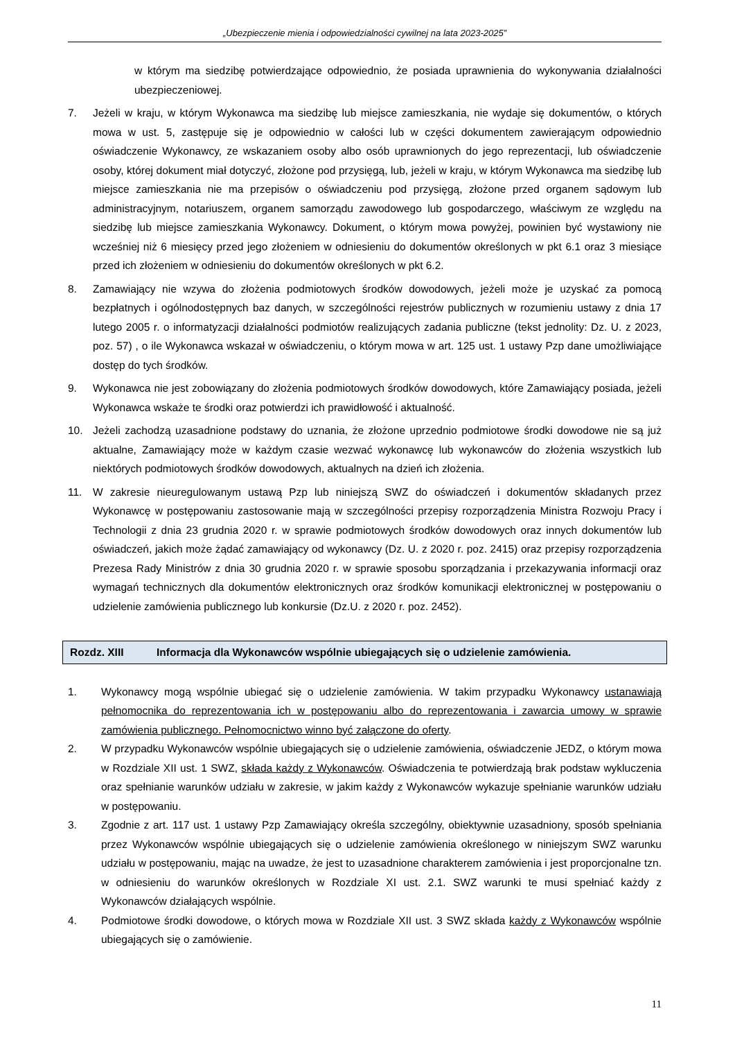„Ubezpieczenie mienia i odpowiedzialności cywilnej na lata 2023-2025”
w którym ma siedzibę potwierdzające odpowiednio, że posiada uprawnienia do wykonywania działalności ubezpieczeniowej.
7. Jeżeli w kraju, w którym Wykonawca ma siedzibę lub miejsce zamieszkania, nie wydaje się dokumentów, o których mowa w ust. 5, zastępuje się je odpowiednio w całości lub w części dokumentem zawierającym odpowiednio oświadczenie Wykonawcy, ze wskazaniem osoby albo osób uprawnionych do jego reprezentacji, lub oświadczenie osoby, której dokument miał dotyczyć, złożone pod przysięgą, lub, jeżeli w kraju, w którym Wykonawca ma siedzibę lub miejsce zamieszkania nie ma przepisów o oświadczeniu pod przysięgą, złożone przed organem sądowym lub administracyjnym, notariuszem, organem samorządu zawodowego lub gospodarczego, właściwym ze względu na siedzibę lub miejsce zamieszkania Wykonawcy. Dokument, o którym mowa powyżej, powinien być wystawiony nie wcześniej niż 6 miesięcy przed jego złożeniem w odniesieniu do dokumentów określonych w pkt 6.1 oraz 3 miesiące przed ich złożeniem w odniesieniu do dokumentów określonych w pkt 6.2.
8. Zamawiający nie wzywa do złożenia podmiotowych środków dowodowych, jeżeli może je uzyskać za pomocą bezpłatnych i ogólnodostępnych baz danych, w szczególności rejestrów publicznych w rozumieniu ustawy z dnia 17 lutego 2005 r. o informatyzacji działalności podmiotów realizujących zadania publiczne (tekst jednolity: Dz. U. z 2023, poz. 57) , o ile Wykonawca wskazał w oświadczeniu, o którym mowa w art. 125 ust. 1 ustawy Pzp dane umożliwiające dostęp do tych środków.
9. Wykonawca nie jest zobowiązany do złożenia podmiotowych środków dowodowych, które Zamawiający posiada, jeżeli Wykonawca wskaże te środki oraz potwierdzi ich prawidłowość i aktualność.
10. Jeżeli zachodzą uzasadnione podstawy do uznania, że złożone uprzednio podmiotowe środki dowodowe nie są już aktualne, Zamawiający może w każdym czasie wezwać wykonawcę lub wykonawców do złożenia wszystkich lub niektórych podmiotowych środków dowodowych, aktualnych na dzień ich złożenia.
11. W zakresie nieuregulowanym ustawą Pzp lub niniejszą SWZ do oświadczeń i dokumentów składanych przez Wykonawcę w postępowaniu zastosowanie mają w szczególności przepisy rozporządzenia Ministra Rozwoju Pracy i Technologii z dnia 23 grudnia 2020 r. w sprawie podmiotowych środków dowodowych oraz innych dokumentów lub oświadczeń, jakich może żądać zamawiający od wykonawcy (Dz. U. z 2020 r. poz. 2415) oraz przepisy rozporządzenia Prezesa Rady Ministrów z dnia 30 grudnia 2020 r. w sprawie sposobu sporządzania i przekazywania informacji oraz wymagań technicznych dla dokumentów elektronicznych oraz środków komunikacji elektronicznej w postępowaniu o udzielenie zamówienia publicznego lub konkursie (Dz.U. z 2020 r. poz. 2452).
Rozdz. XIII Informacja dla Wykonawców wspólnie ubiegających się o udzielenie zamówienia.
1. Wykonawcy mogą wspólnie ubiegać się o udzielenie zamówienia. W takim przypadku Wykonawcy ustanawiają pełnomocnika do reprezentowania ich w postępowaniu albo do reprezentowania i zawarcia umowy w sprawie zamówienia publicznego. Pełnomocnictwo winno być załączone do oferty.
2. W przypadku Wykonawców wspólnie ubiegających się o udzielenie zamówienia, oświadczenie JEDZ, o którym mowa w Rozdziale XII ust. 1 SWZ, składa każdy z Wykonawców. Oświadczenia te potwierdzają brak podstaw wykluczenia oraz spełnianie warunków udziału w zakresie, w jakim każdy z Wykonawców wykazuje spełnianie warunków udziału w postępowaniu.
3. Zgodnie z art. 117 ust. 1 ustawy Pzp Zamawiający określa szczególny, obiektywnie uzasadniony, sposób spełniania przez Wykonawców wspólnie ubiegających się o udzielenie zamówienia określonego w niniejszym SWZ warunku udziału w postępowaniu, mając na uwadze, że jest to uzasadnione charakterem zamówienia i jest proporcjonalne tzn. w odniesieniu do warunków określonych w Rozdziale XI ust. 2.1. SWZ warunki te musi spełniać każdy z Wykonawców działających wspólnie.
4. Podmiotowe środki dowodowe, o których mowa w Rozdziale XII ust. 3 SWZ składa każdy z Wykonawców wspólnie ubiegających się o zamówienie.
11